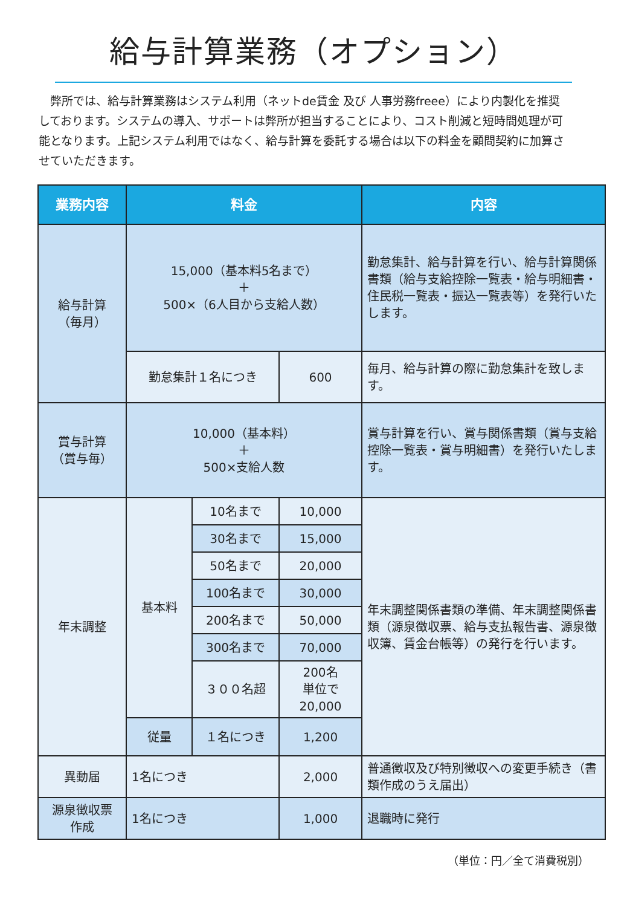給与計算業務（オプション）
弊所では、給与計算業務はシステム利用（ネットde賃金 及び 人事労務freee）により内製化を推奨しております。システムの導入、サポートは弊所が担当することにより、コスト削減と短時間処理が可能となります。上記システム利用ではなく、給与計算を委託する場合は以下の料金を顧問契約に加算させていただきます。
| 業務内容 | 料金 | | | 内容 |
| --- | --- | --- | --- | --- |
| 給与計算 （毎月） | 15,000（基本料5名まで） ＋ 500×（6人目から支給人数） | | | 勤怠集計、給与計算を行い、給与計算関係書類（給与支給控除一覧表・給与明細書・住民税一覧表・振込一覧表等）を発行いたします。 |
| | 勤怠集計１名につき | | 600 | 毎月、給与計算の際に勤怠集計を致します。 |
| 賞与計算 （賞与毎） | 10,000（基本料） ＋ 500×支給人数 | | | 賞与計算を行い、賞与関係書類（賞与支給控除一覧表・賞与明細書）を発行いたします。 |
| 年末調整 | 基本料 | 10名まで | 10,000 | 年末調整関係書類の準備、年末調整関係書類（源泉徴収票、給与支払報告書、源泉徴収簿、賃金台帳等）の発行を行います。 |
| | | 30名まで | 15,000 | |
| | | 50名まで | 20,000 | |
| | | 100名まで | 30,000 | |
| | | 200名まで | 50,000 | |
| | | 300名まで | 70,000 | |
| | | ３００名超 | 200名 単位で 20,000 | |
| | 従量 | １名につき | 1,200 | |
| 異動届 | 1名につき | | 2,000 | 普通徴収及び特別徴収への変更手続き（書類作成のうえ届出） |
| 源泉徴収票 作成 | 1名につき | | 1,000 | 退職時に発行 |
（単位：円／全て消費税別）